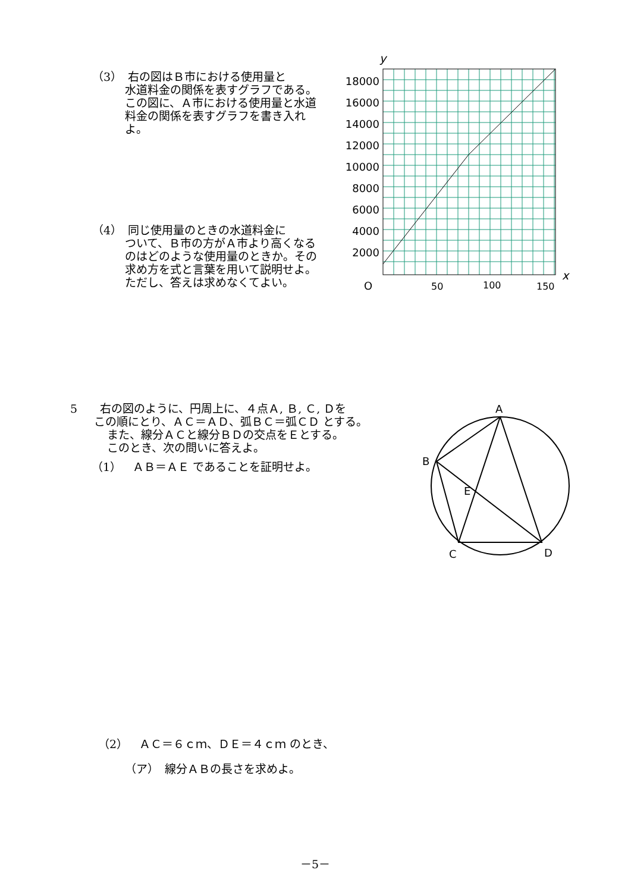（3）　右の図はＢ市における使用量と
水道料金の関係を表すグラフである。この図に、Ａ市における使用量と水道料金の関係を表すグラフを書き入れよ。
（4）　同じ使用量のときの水道料金に
ついて、Ｂ市の方がＡ市より高くなるのはどのような使用量のときか。その求め方を式と言葉を用いて説明せよ。ただし、答えは求めなくてよい。
y
18000
16000
14000
12000
10000
8000
6000
4000
2000
O
50
100
150
x
5　　右の図のように、円周上に、４点Ａ, Ｂ, Ｃ, Ｄを
この順にとり、ＡＣ＝ＡＤ、弧ＢＣ＝弧ＣＤ とする。
また、線分ＡＣと線分ＢＤの交点をＥとする。
このとき、次の問いに答えよ。
（1）　ＡＢ＝ＡＥ であることを証明せよ。
A
B
E
C
D
（2）　ＡＣ＝６ｃｍ、ＤＥ＝４ｃｍ のとき、
（ア）　線分ＡＢの長さを求めよ。
－5－